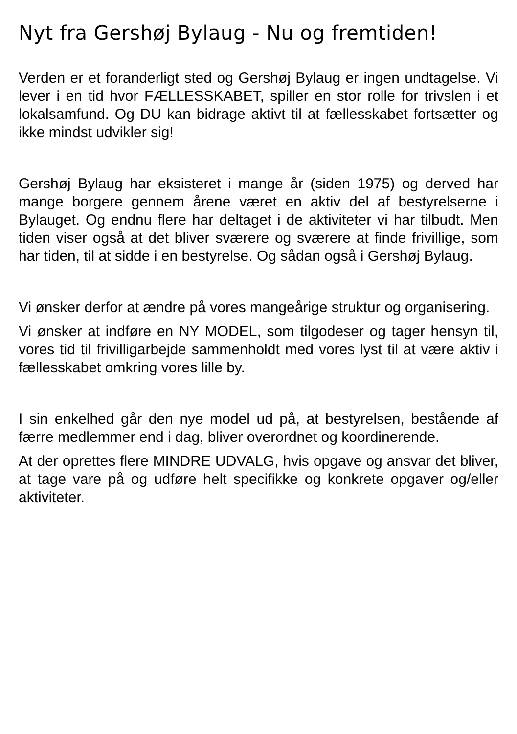Nyt fra Gershøj Bylaug - Nu og fremtiden!
Verden er et foranderligt sted og Gershøj Bylaug er ingen undtagelse. Vi lever i en tid hvor FÆLLESSKABET, spiller en stor rolle for trivslen i et lokalsamfund. Og DU kan bidrage aktivt til at fællesskabet fortsætter og ikke mindst udvikler sig!
Gershøj Bylaug har eksisteret i mange år (siden 1975) og derved har mange borgere gennem årene været en aktiv del af bestyrelserne i Bylauget. Og endnu flere har deltaget i de aktiviteter vi har tilbudt. Men tiden viser også at det bliver sværere og sværere at finde frivillige, som har tiden, til at sidde i en bestyrelse. Og sådan også i Gershøj Bylaug.
Vi ønsker derfor at ændre på vores mangeårige struktur og organisering.
Vi ønsker at indføre en NY MODEL, som tilgodeser og tager hensyn til, vores tid til frivilligarbejde sammenholdt med vores lyst til at være aktiv i fællesskabet omkring vores lille by.
I sin enkelhed går den nye model ud på, at bestyrelsen, bestående af færre medlemmer end i dag, bliver overordnet og koordinerende.
At der oprettes flere MINDRE UDVALG, hvis opgave og ansvar det bliver, at tage vare på og udføre helt specifikke og konkrete opgaver og/eller aktiviteter.